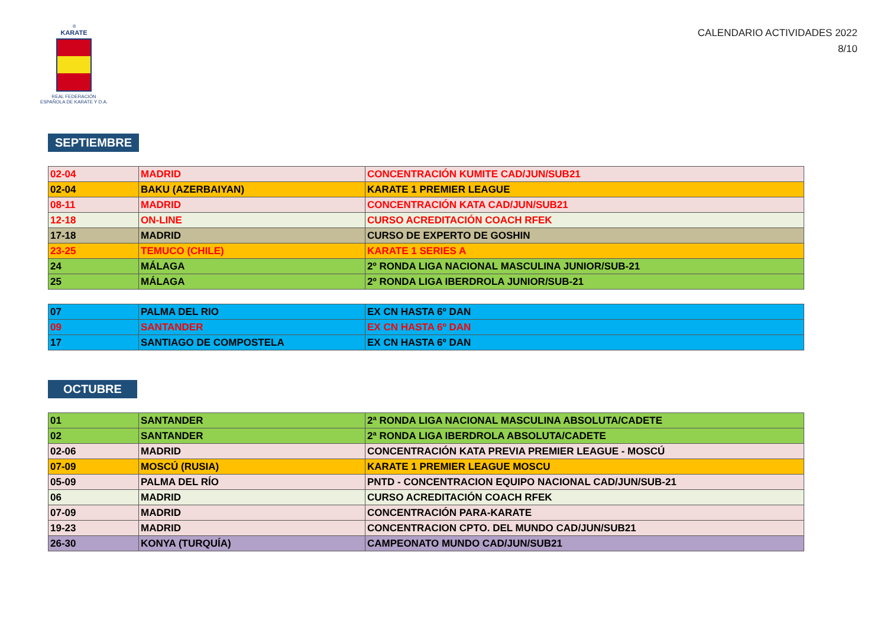♔
KARATE
REAL FEDERACIÓN
ESPAÑOLA DE KARATE Y D.A.
CALENDARIO ACTIVIDADES 2022
8/10
SEPTIEMBRE
| 02-04 | MADRID | CONCENTRACIÓN KUMITE CAD/JUN/SUB21 |
| 02-04 | BAKU (AZERBAIYAN) | KARATE 1 PREMIER LEAGUE |
| 08-11 | MADRID | CONCENTRACIÓN KATA CAD/JUN/SUB21 |
| 12-18 | ON-LINE | CURSO ACREDITACIÓN COACH RFEK |
| 17-18 | MADRID | CURSO DE EXPERTO DE GOSHIN |
| 23-25 | TEMUCO (CHILE) | KARATE 1 SERIES A |
| 24 | MÁLAGA | 2º RONDA LIGA NACIONAL MASCULINA JUNIOR/SUB-21 |
| 25 | MÁLAGA | 2º RONDA LIGA IBERDROLA JUNIOR/SUB-21 |
| 07 | PALMA DEL RIO | EX CN HASTA 6º DAN |
| 09 | SANTANDER | EX CN HASTA 6º DAN |
| 17 | SANTIAGO DE COMPOSTELA | EX CN HASTA 6º DAN |
OCTUBRE
| 01 | SANTANDER | 2ª RONDA LIGA NACIONAL MASCULINA ABSOLUTA/CADETE |
| 02 | SANTANDER | 2ª RONDA LIGA IBERDROLA ABSOLUTA/CADETE |
| 02-06 | MADRID | CONCENTRACIÓN KATA PREVIA PREMIER LEAGUE - MOSCÚ |
| 07-09 | MOSCÚ (RUSIA) | KARATE 1 PREMIER LEAGUE MOSCU |
| 05-09 | PALMA DEL RÍO | PNTD - CONCENTRACION EQUIPO NACIONAL CAD/JUN/SUB-21 |
| 06 | MADRID | CURSO ACREDITACIÓN COACH RFEK |
| 07-09 | MADRID | CONCENTRACIÓN PARA-KARATE |
| 19-23 | MADRID | CONCENTRACION CPTO. DEL MUNDO CAD/JUN/SUB21 |
| 26-30 | KONYA (TURQUÍA) | CAMPEONATO MUNDO CAD/JUN/SUB21 |